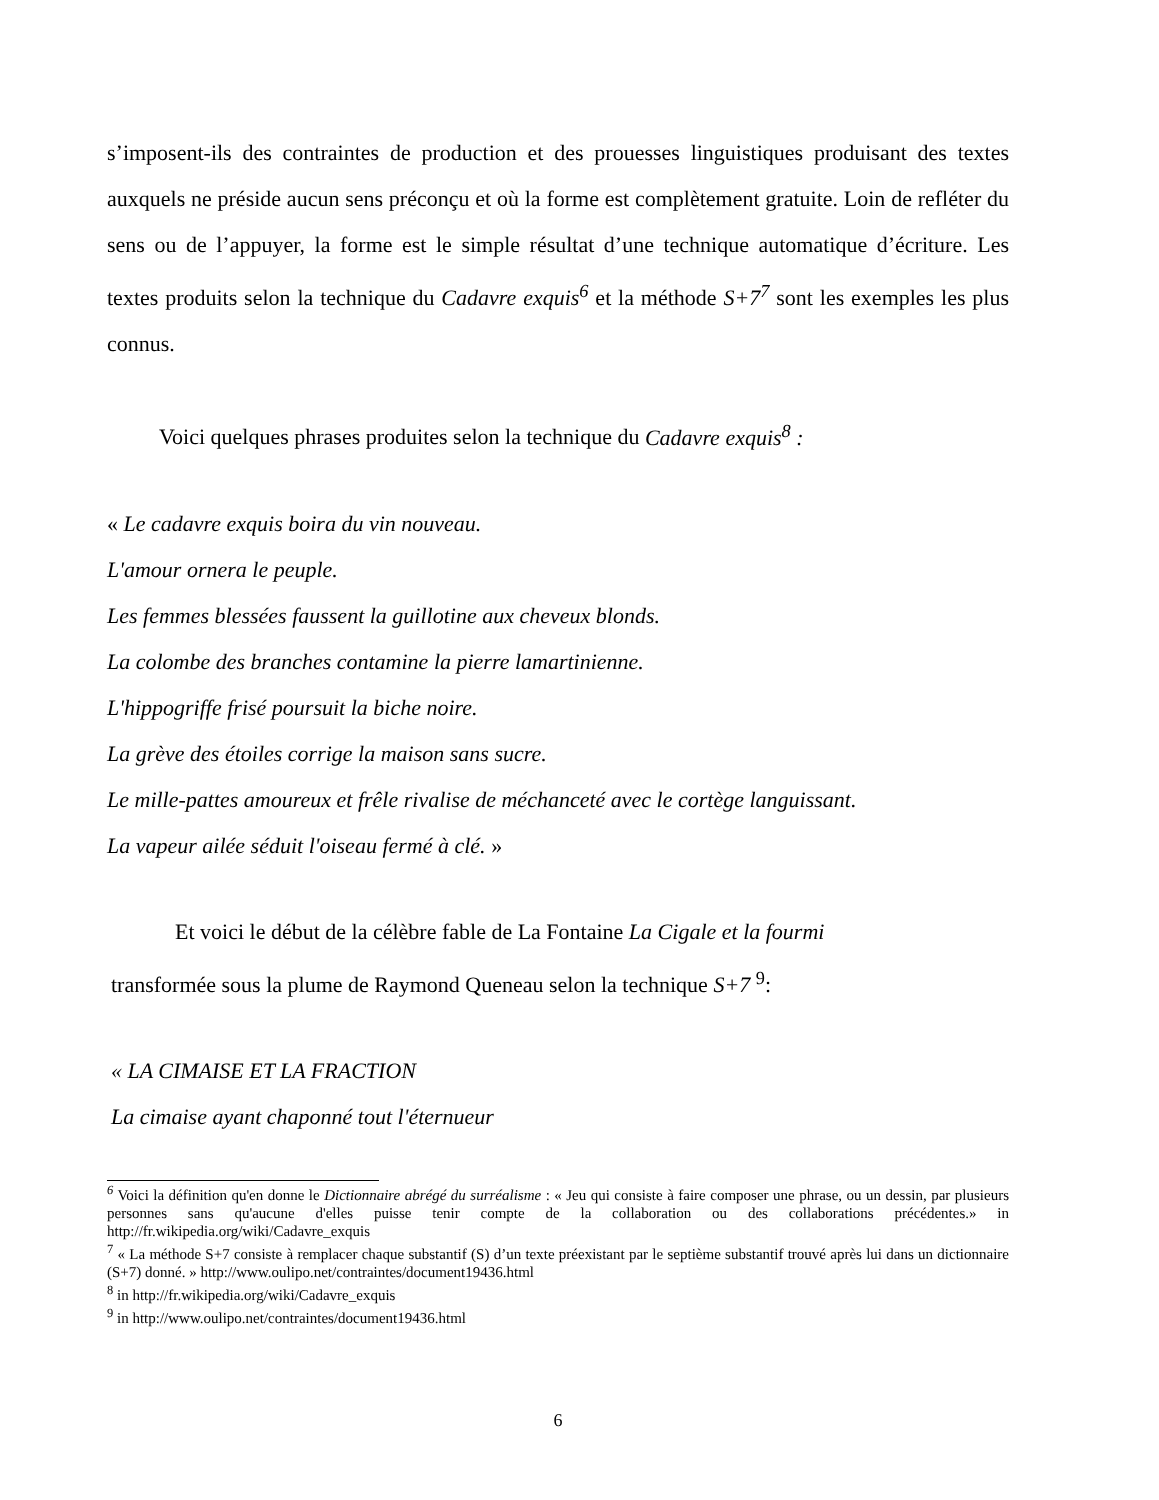s’imposent-ils des contraintes de production et des prouesses linguistiques produisant des textes auxquels ne préside aucun sens préconçu et où la forme est complètement gratuite. Loin de refléter du sens ou de l’appuyer, la forme est le simple résultat d’une technique automatique d’écriture. Les textes produits selon la technique du Cadavre exquis<sup>6</sup> et la méthode S+7<sup>7</sup> sont les exemples les plus connus.
Voici quelques phrases produites selon la technique du Cadavre exquis<sup>8</sup> :
« Le cadavre exquis boira du vin nouveau.
L'amour ornera le peuple.
Les femmes blessées faussent la guillotine aux cheveux blonds.
La colombe des branches contamine la pierre lamartinienne.
L'hippogriffe frisé poursuit la biche noire.
La grève des étoiles corrige la maison sans sucre.
Le mille-pattes amoureux et frêle rivalise de méchanceté avec le cortège languissant.
La vapeur ailée séduit l'oiseau fermé à clé. »
Et voici le début de la célèbre fable de La Fontaine La Cigale et la fourmi
transformée sous la plume de Raymond Queneau selon la technique S+7 <sup>9</sup>:
« LA CIMAISE ET LA FRACTION
La cimaise ayant chaponné tout l'éternueur
<sup>6</sup> Voici la définition qu'en donne le Dictionnaire abrégé du surréalisme : « Jeu qui consiste à faire composer une phrase, ou un dessin, par plusieurs personnes sans qu'aucune d'elles puisse tenir compte de la collaboration ou des collaborations précédentes.» in http://fr.wikipedia.org/wiki/Cadavre_exquis
<sup>7</sup> « La méthode S+7 consiste à remplacer chaque substantif (S) d’un texte préexistant par le septième substantif trouvé après lui dans un dictionnaire (S+7) donné. » http://www.oulipo.net/contraintes/document19436.html
<sup>8</sup> in http://fr.wikipedia.org/wiki/Cadavre_exquis
<sup>9</sup> in http://www.oulipo.net/contraintes/document19436.html
6